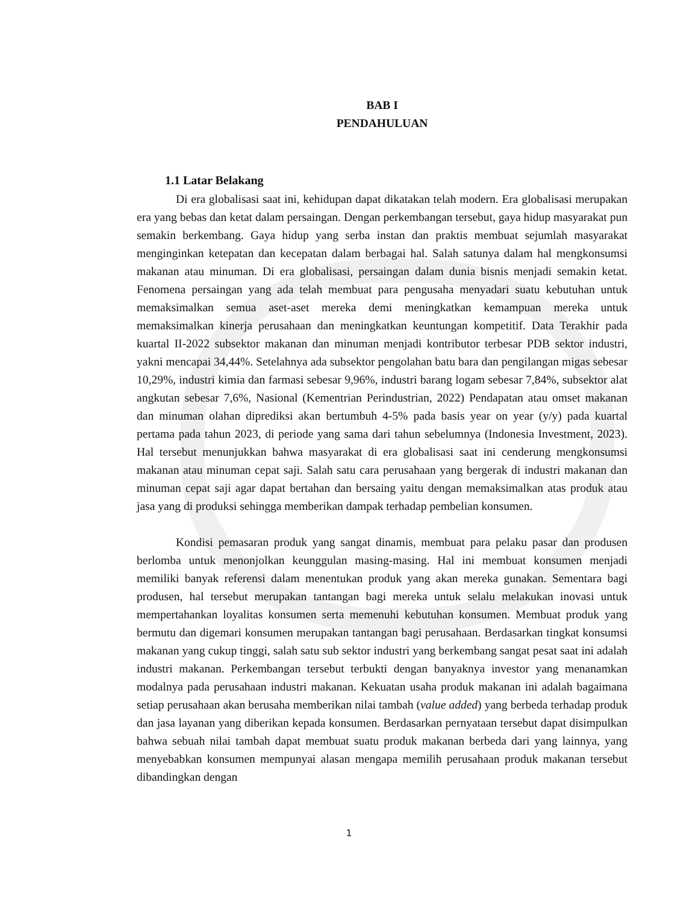BAB I
PENDAHULUAN
1.1 Latar Belakang
Di era globalisasi saat ini, kehidupan dapat dikatakan telah modern. Era globalisasi merupakan era yang bebas dan ketat dalam persaingan. Dengan perkembangan tersebut, gaya hidup masyarakat pun semakin berkembang. Gaya hidup yang serba instan dan praktis membuat sejumlah masyarakat menginginkan ketepatan dan kecepatan dalam berbagai hal. Salah satunya dalam hal mengkonsumsi makanan atau minuman. Di era globalisasi, persaingan dalam dunia bisnis menjadi semakin ketat. Fenomena persaingan yang ada telah membuat para pengusaha menyadari suatu kebutuhan untuk memaksimalkan semua aset-aset mereka demi meningkatkan kemampuan mereka untuk memaksimalkan kinerja perusahaan dan meningkatkan keuntungan kompetitif. Data Terakhir pada kuartal II-2022 subsektor makanan dan minuman menjadi kontributor terbesar PDB sektor industri, yakni mencapai 34,44%. Setelahnya ada subsektor pengolahan batu bara dan pengilangan migas sebesar 10,29%, industri kimia dan farmasi sebesar 9,96%, industri barang logam sebesar 7,84%, subsektor alat angkutan sebesar 7,6%, Nasional (Kementrian Perindustrian, 2022) Pendapatan atau omset makanan dan minuman olahan diprediksi akan bertumbuh 4-5% pada basis year on year (y/y) pada kuartal pertama pada tahun 2023, di periode yang sama dari tahun sebelumnya (Indonesia Investment, 2023). Hal tersebut menunjukkan bahwa masyarakat di era globalisasi saat ini cenderung mengkonsumsi makanan atau minuman cepat saji. Salah satu cara perusahaan yang bergerak di industri makanan dan minuman cepat saji agar dapat bertahan dan bersaing yaitu dengan memaksimalkan atas produk atau jasa yang di produksi sehingga memberikan dampak terhadap pembelian konsumen.
Kondisi pemasaran produk yang sangat dinamis, membuat para pelaku pasar dan produsen berlomba untuk menonjolkan keunggulan masing-masing. Hal ini membuat konsumen menjadi memiliki banyak referensi dalam menentukan produk yang akan mereka gunakan. Sementara bagi produsen, hal tersebut merupakan tantangan bagi mereka untuk selalu melakukan inovasi untuk mempertahankan loyalitas konsumen serta memenuhi kebutuhan konsumen. Membuat produk yang bermutu dan digemari konsumen merupakan tantangan bagi perusahaan. Berdasarkan tingkat konsumsi makanan yang cukup tinggi, salah satu sub sektor industri yang berkembang sangat pesat saat ini adalah industri makanan. Perkembangan tersebut terbukti dengan banyaknya investor yang menanamkan modalnya pada perusahaan industri makanan. Kekuatan usaha produk makanan ini adalah bagaimana setiap perusahaan akan berusaha memberikan nilai tambah (value added) yang berbeda terhadap produk dan jasa layanan yang diberikan kepada konsumen. Berdasarkan pernyataan tersebut dapat disimpulkan bahwa sebuah nilai tambah dapat membuat suatu produk makanan berbeda dari yang lainnya, yang menyebabkan konsumen mempunyai alasan mengapa memilih perusahaan produk makanan tersebut dibandingkan dengan
1